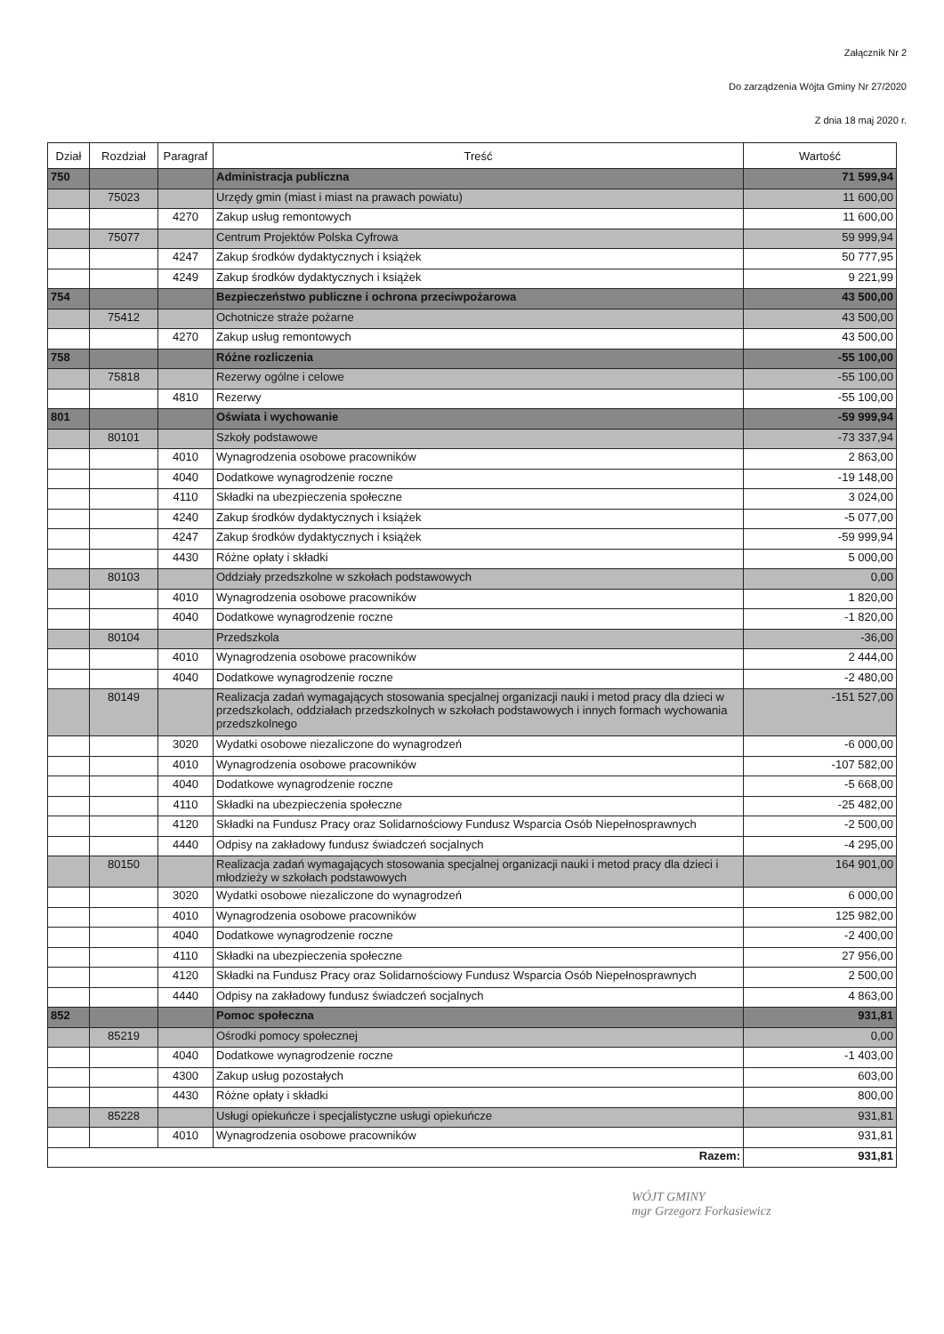Załącznik Nr 2
Do zarządzenia Wójta Gminy Nr 27/2020
Z dnia 18 maj 2020 r.
| Dział | Rozdział | Paragraf | Treść | Wartość |
| --- | --- | --- | --- | --- |
| 750 | | | Administracja publiczna | 71 599,94 |
| | 75023 | | Urzędy gmin (miast i miast na prawach powiatu) | 11 600,00 |
| | | 4270 | Zakup usług remontowych | 11 600,00 |
| | 75077 | | Centrum Projektów Polska Cyfrowa | 59 999,94 |
| | | 4247 | Zakup środków dydaktycznych i książek | 50 777,95 |
| | | 4249 | Zakup środków dydaktycznych i książek | 9 221,99 |
| 754 | | | Bezpieczeństwo publiczne i ochrona przeciwpożarowa | 43 500,00 |
| | 75412 | | Ochotnicze straże pożarne | 43 500,00 |
| | | 4270 | Zakup usług remontowych | 43 500,00 |
| 758 | | | Różne rozliczenia | -55 100,00 |
| | 75818 | | Rezerwy ogólne i celowe | -55 100,00 |
| | | 4810 | Rezerwy | -55 100,00 |
| 801 | | | Oświata i wychowanie | -59 999,94 |
| | 80101 | | Szkoły podstawowe | -73 337,94 |
| | | 4010 | Wynagrodzenia osobowe pracowników | 2 863,00 |
| | | 4040 | Dodatkowe wynagrodzenie roczne | -19 148,00 |
| | | 4110 | Składki na ubezpieczenia społeczne | 3 024,00 |
| | | 4240 | Zakup środków dydaktycznych i książek | -5 077,00 |
| | | 4247 | Zakup środków dydaktycznych i książek | -59 999,94 |
| | | 4430 | Różne opłaty i składki | 5 000,00 |
| | 80103 | | Oddziały przedszkolne w szkołach podstawowych | 0,00 |
| | | 4010 | Wynagrodzenia osobowe pracowników | 1 820,00 |
| | | 4040 | Dodatkowe wynagrodzenie roczne | -1 820,00 |
| | 80104 | | Przedszkola | -36,00 |
| | | 4010 | Wynagrodzenia osobowe pracowników | 2 444,00 |
| | | 4040 | Dodatkowe wynagrodzenie roczne | -2 480,00 |
| | 80149 | | Realizacja zadań wymagających stosowania specjalnej organizacji nauki i metod pracy dla dzieci w przedszkolach, oddziałach przedszkolnych w szkołach podstawowych i innych formach wychowania przedszkolnego | -151 527,00 |
| | | 3020 | Wydatki osobowe niezaliczone do wynagrodzeń | -6 000,00 |
| | | 4010 | Wynagrodzenia osobowe pracowników | -107 582,00 |
| | | 4040 | Dodatkowe wynagrodzenie roczne | -5 668,00 |
| | | 4110 | Składki na ubezpieczenia społeczne | -25 482,00 |
| | | 4120 | Składki na Fundusz Pracy oraz Solidarnościowy Fundusz Wsparcia Osób Niepełnosprawnych | -2 500,00 |
| | | 4440 | Odpisy na zakładowy fundusz świadczeń socjalnych | -4 295,00 |
| | 80150 | | Realizacja zadań wymagających stosowania specjalnej organizacji nauki i metod pracy dla dzieci i młodzieży w szkołach podstawowych | 164 901,00 |
| | | 3020 | Wydatki osobowe niezaliczone do wynagrodzeń | 6 000,00 |
| | | 4010 | Wynagrodzenia osobowe pracowników | 125 982,00 |
| | | 4040 | Dodatkowe wynagrodzenie roczne | -2 400,00 |
| | | 4110 | Składki na ubezpieczenia społeczne | 27 956,00 |
| | | 4120 | Składki na Fundusz Pracy oraz Solidarnościowy Fundusz Wsparcia Osób Niepełnosprawnych | 2 500,00 |
| | | 4440 | Odpisy na zakładowy fundusz świadczeń socjalnych | 4 863,00 |
| 852 | | | Pomoc społeczna | 931,81 |
| | 85219 | | Ośrodki pomocy społecznej | 0,00 |
| | | 4040 | Dodatkowe wynagrodzenie roczne | -1 403,00 |
| | | 4300 | Zakup usług pozostałych | 603,00 |
| | | 4430 | Różne opłaty i składki | 800,00 |
| | 85228 | | Usługi opiekuńcze i specjalistyczne usługi opiekuńcze | 931,81 |
| | | 4010 | Wynagrodzenia osobowe pracowników | 931,81 |
| Razem: | | | | 931,81 |
WÓJT GMINY
mgr Grzegorz Forkasiewicz